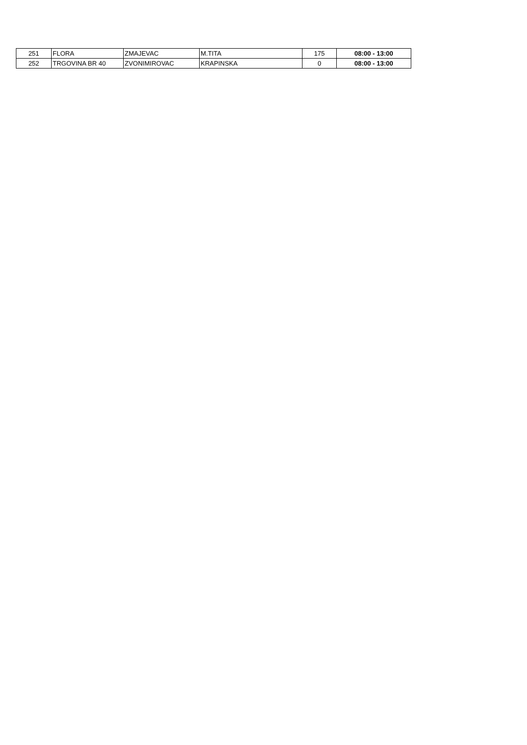| 251 | FLORA | ZMAJEVAC | M.TITA | 175 | 08:00 - 13:00 |
| 252 | TRGOVINA BR 40 | ZVONIMIROVAC | KRAPINSKA | 0 | 08:00 - 13:00 |